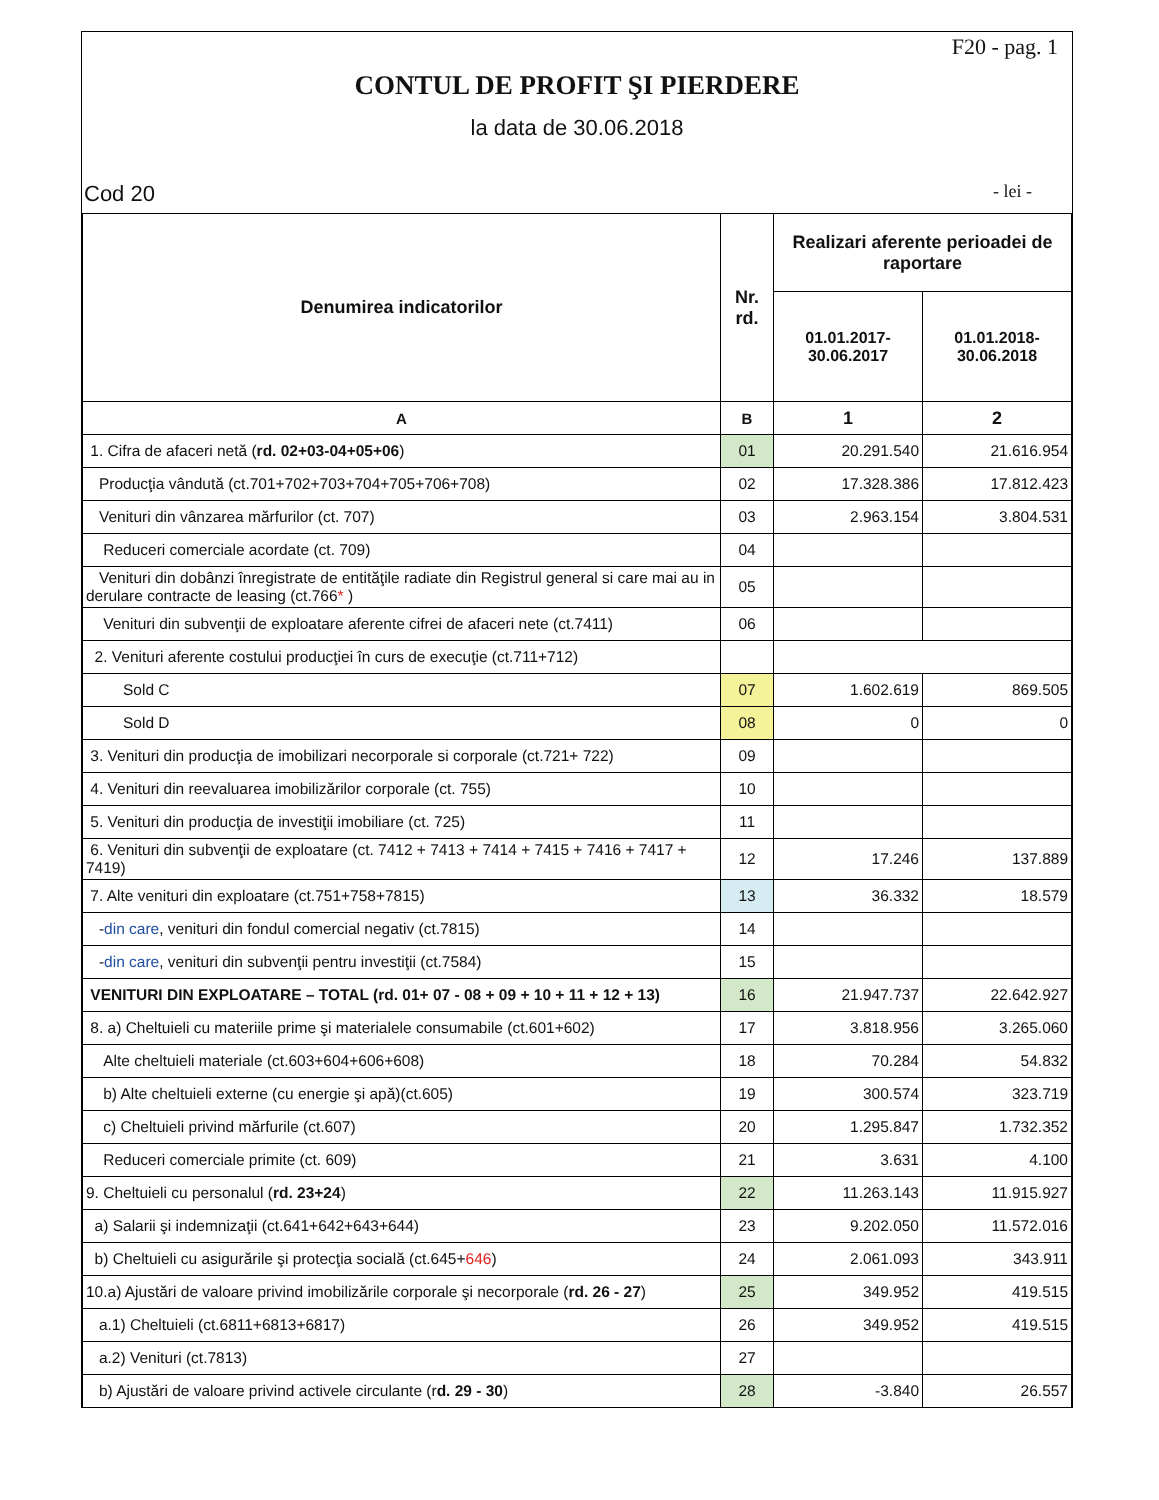F20 - pag. 1
CONTUL DE PROFIT ŞI PIERDERE
la data de 30.06.2018
Cod 20 - lei -
| Denumirea indicatorilor | Nr. rd. | Realizari aferente perioadei de raportare | |
| --- | --- | --- | --- |
| | | 01.01.2017- 30.06.2017 | 01.01.2018- 30.06.2018 |
| A | B | 1 | 2 |
| 1. Cifra de afaceri netă ( rd. 02+03-04+05+06 ) | 01 | 20.291.540 | 21.616.954 |
| Producţia vândută (ct.701+702+703+704+705+706+708) | 02 | 17.328.386 | 17.812.423 |
| Venituri din vânzarea mărfurilor (ct. 707) | 03 | 2.963.154 | 3.804.531 |
| Reduceri comerciale acordate (ct. 709) | 04 | | |
| Venituri din dobânzi înregistrate de entităţile radiate din Registrul general si care mai au in derulare contracte de leasing (ct.766 * ) | 05 | | |
| Venituri din subvenţii de exploatare aferente cifrei de afaceri nete (ct.7411) | 06 | | |
| 2. Venituri aferente costului producţiei în curs de execuţie (ct.711+712) | | | |
| Sold C | 07 | 1.602.619 | 869.505 |
| Sold D | 08 | 0 | 0 |
| 3. Venituri din producţia de imobilizari necorporale si corporale (ct.721+ 722) | 09 | | |
| 4. Venituri din reevaluarea imobilizărilor corporale (ct. 755) | 10 | | |
| 5. Venituri din producţia de investiţii imobiliare (ct. 725) | 11 | | |
| 6. Venituri din subvenţii de exploatare (ct. 7412 + 7413 + 7414 + 7415 + 7416 + 7417 + 7419) | 12 | 17.246 | 137.889 |
| 7. Alte venituri din exploatare (ct.751+758+7815) | 13 | 36.332 | 18.579 |
| - din care , venituri din fondul comercial negativ (ct.7815) | 14 | | |
| - din care , venituri din subvenţii pentru investiţii (ct.7584) | 15 | | |
| VENITURI DIN EXPLOATARE – TOTAL (rd. 01+ 07 - 08 + 09 + 10 + 11 + 12 + 13) | 16 | 21.947.737 | 22.642.927 |
| 8. a) Cheltuieli cu materiile prime şi materialele consumabile (ct.601+602) | 17 | 3.818.956 | 3.265.060 |
| Alte cheltuieli materiale (ct.603+604+606+608) | 18 | 70.284 | 54.832 |
| b) Alte cheltuieli externe (cu energie şi apă)(ct.605) | 19 | 300.574 | 323.719 |
| c) Cheltuieli privind mărfurile (ct.607) | 20 | 1.295.847 | 1.732.352 |
| Reduceri comerciale primite (ct. 609) | 21 | 3.631 | 4.100 |
| 9. Cheltuieli cu personalul ( rd. 23+24 ) | 22 | 11.263.143 | 11.915.927 |
| a) Salarii şi indemnizaţii (ct.641+642+643+644) | 23 | 9.202.050 | 11.572.016 |
| b) Cheltuieli cu asigurările şi protecţia socială (ct.645+ 646 ) | 24 | 2.061.093 | 343.911 |
| 10.a) Ajustări de valoare privind imobilizările corporale şi necorporale ( rd. 26 - 27 ) | 25 | 349.952 | 419.515 |
| a.1) Cheltuieli (ct.6811+6813+6817) | 26 | 349.952 | 419.515 |
| a.2) Venituri (ct.7813) | 27 | | |
| b) Ajustări de valoare privind activele circulante (r d. 29 - 30 ) | 28 | -3.840 | 26.557 |